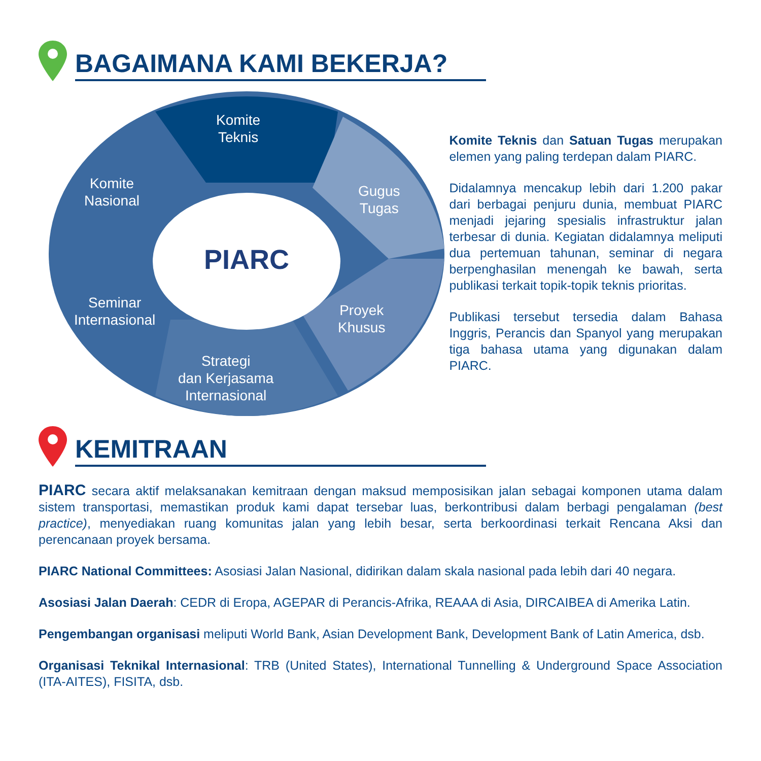BAGAIMANA KAMI BEKERJA?
PIARC
Komite
Teknis
Komite
Nasional
Gugus
Tugas
Seminar
Internasional
Proyek
Khusus
Strategi
dan Kerjasama
Internasional
Komite Teknis dan Satuan Tugas merupakan elemen yang paling terdepan dalam PIARC.
Didalamnya mencakup lebih dari 1.200 pakar dari berbagai penjuru dunia, membuat PIARC menjadi jejaring spesialis infrastruktur jalan terbesar di dunia. Kegiatan didalamnya meliputi dua pertemuan tahunan, seminar di negara berpenghasilan menengah ke bawah, serta publikasi terkait topik-topik teknis prioritas.
Publikasi tersebut tersedia dalam Bahasa Inggris, Perancis dan Spanyol yang merupakan tiga bahasa utama yang digunakan dalam PIARC.
KEMITRAAN
PIARC secara aktif melaksanakan kemitraan dengan maksud memposisikan jalan sebagai komponen utama dalam sistem transportasi, memastikan produk kami dapat tersebar luas, berkontribusi dalam berbagi pengalaman (best practice), menyediakan ruang komunitas jalan yang lebih besar, serta berkoordinasi terkait Rencana Aksi dan perencanaan proyek bersama.
PIARC National Committees: Asosiasi Jalan Nasional, didirikan dalam skala nasional pada lebih dari 40 negara.
Asosiasi Jalan Daerah: CEDR di Eropa, AGEPAR di Perancis-Afrika, REAAA di Asia, DIRCAIBEA di Amerika Latin.
Pengembangan organisasi meliputi World Bank, Asian Development Bank, Development Bank of Latin America, dsb.
Organisasi Teknikal Internasional: TRB (United States), International Tunnelling & Underground Space Association (ITA-AITES), FISITA, dsb.